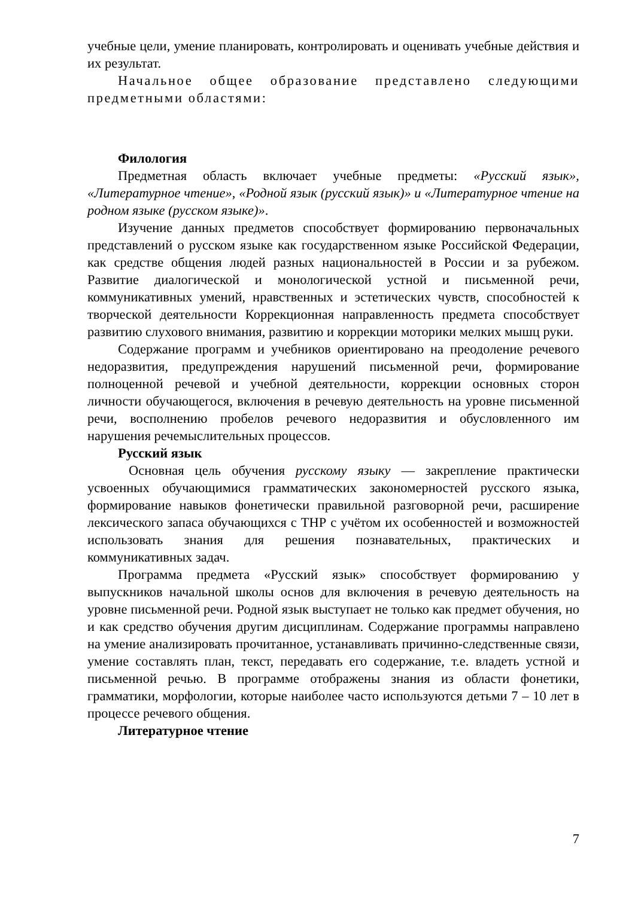учебные цели, умение планировать, контролировать и оценивать учебные действия и их результат.
Начальное общее образование представлено следующими предметными областями:
Филология
Предметная область включает учебные предметы: «Русский язык», «Литературное чтение», «Родной язык (русский язык)» и «Литературное чтение на родном языке (русском языке)».
Изучение данных предметов способствует формированию первоначальных представлений о русском языке как государственном языке Российской Федерации, как средстве общения людей разных национальностей в России и за рубежом. Развитие диалогической и монологической устной и письменной речи, коммуникативных умений, нравственных и эстетических чувств, способностей к творческой деятельности Коррекционная направленность предмета способствует развитию слухового внимания, развитию и коррекции моторики мелких мышц руки.
Содержание программ и учебников ориентировано на преодоление речевого недоразвития, предупреждения нарушений письменной речи, формирование полноценной речевой и учебной деятельности, коррекции основных сторон личности обучающегося, включения в речевую деятельность на уровне письменной речи, восполнению пробелов речевого недоразвития и обусловленного им нарушения речемыслительных процессов.
Русский язык
Основная цель обучения русскому языку — закрепление практически усвоенных обучающимися грамматических закономерностей русского языка, формирование навыков фонетически правильной разговорной речи, расширение лексического запаса обучающихся с ТНР с учётом их особенностей и возможностей использовать знания для решения познавательных, практических и коммуникативных задач.
Программа предмета «Русский язык» способствует формированию у выпускников начальной школы основ для включения в речевую деятельность на уровне письменной речи. Родной язык выступает не только как предмет обучения, но и как средство обучения другим дисциплинам. Содержание программы направлено на умение анализировать прочитанное, устанавливать причинно-следственные связи, умение составлять план, текст, передавать его содержание, т.е. владеть устной и письменной речью. В программе отображены знания из области фонетики, грамматики, морфологии, которые наиболее часто используются детьми 7 – 10 лет в процессе речевого общения.
Литературное чтение
7